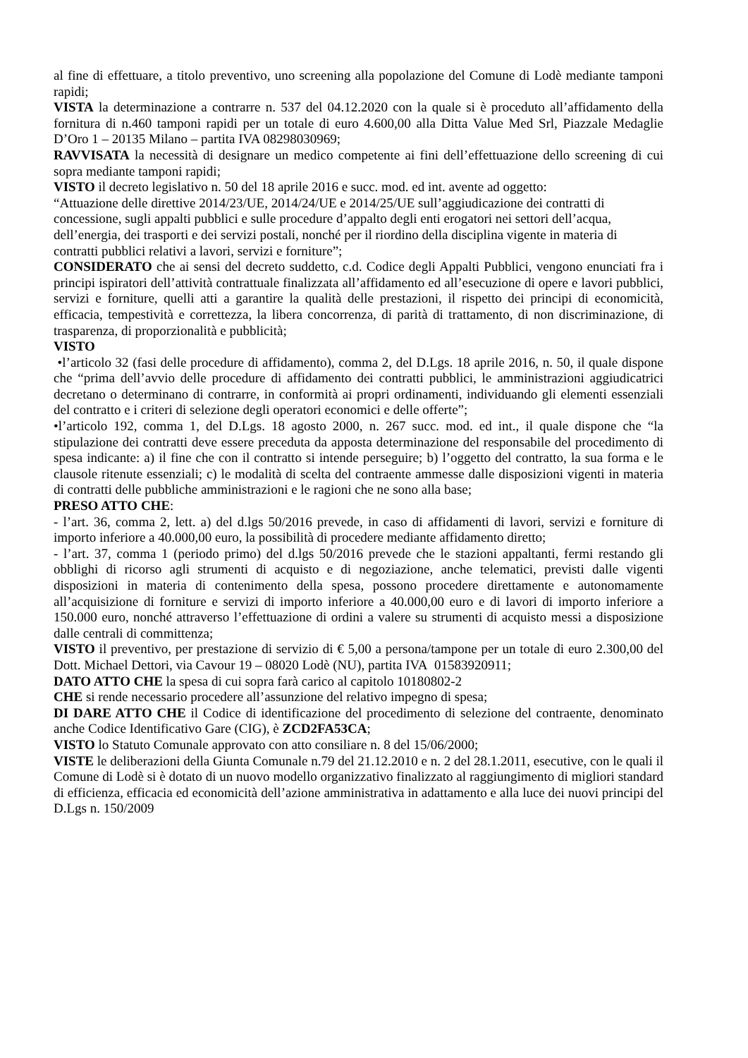al fine di effettuare, a titolo preventivo, uno screening alla popolazione del Comune di Lodè mediante tamponi rapidi;
VISTA la determinazione a contrarre n. 537 del 04.12.2020 con la quale si è proceduto all’affidamento della fornitura di n.460 tamponi rapidi per un totale di euro 4.600,00 alla Ditta Value Med Srl, Piazzale Medaglie D’Oro 1 – 20135 Milano – partita IVA 08298030969;
RAVVISATA la necessità di designare un medico competente ai fini dell’effettuazione dello screening di cui sopra mediante tamponi rapidi;
VISTO il decreto legislativo n. 50 del 18 aprile 2016 e succ. mod. ed int. avente ad oggetto:
“Attuazione delle direttive 2014/23/UE, 2014/24/UE e 2014/25/UE sull’aggiudicazione dei contratti di concessione, sugli appalti pubblici e sulle procedure d’appalto degli enti erogatori nei settori dell’acqua, dell’energia, dei trasporti e dei servizi postali, nonché per il riordino della disciplina vigente in materia di contratti pubblici relativi a lavori, servizi e forniture”;
CONSIDERATO che ai sensi del decreto suddetto, c.d. Codice degli Appalti Pubblici, vengono enunciati fra i principi ispiratori dell’attività contrattuale finalizzata all’affidamento ed all’esecuzione di opere e lavori pubblici, servizi e forniture, quelli atti a garantire la qualità delle prestazioni, il rispetto dei principi di economicità, efficacia, tempestività e correttezza, la libera concorrenza, di parità di trattamento, di non discriminazione, di trasparenza, di proporzionalità e pubblicità;
VISTO
•l’articolo 32 (fasi delle procedure di affidamento), comma 2, del D.Lgs. 18 aprile 2016, n. 50, il quale dispone che “prima dell’avvio delle procedure di affidamento dei contratti pubblici, le amministrazioni aggiudicatrici decretano o determinano di contrarre, in conformità ai propri ordinamenti, individuando gli elementi essenziali del contratto e i criteri di selezione degli operatori economici e delle offerte”;
•l’articolo 192, comma 1, del D.Lgs. 18 agosto 2000, n. 267 succ. mod. ed int., il quale dispone che “la stipulazione dei contratti deve essere preceduta da apposta determinazione del responsabile del procedimento di spesa indicante: a) il fine che con il contratto si intende perseguire; b) l’oggetto del contratto, la sua forma e le clausole ritenute essenziali; c) le modalità di scelta del contraente ammesse dalle disposizioni vigenti in materia di contratti delle pubbliche amministrazioni e le ragioni che ne sono alla base;
PRESO ATTO CHE:
- l’art. 36, comma 2, lett. a) del d.lgs 50/2016 prevede, in caso di affidamenti di lavori, servizi e forniture di importo inferiore a 40.000,00 euro, la possibilità di procedere mediante affidamento diretto;
- l’art. 37, comma 1 (periodo primo) del d.lgs 50/2016 prevede che le stazioni appaltanti, fermi restando gli obblighi di ricorso agli strumenti di acquisto e di negoziazione, anche telematici, previsti dalle vigenti disposizioni in materia di contenimento della spesa, possono procedere direttamente e autonomamente all’acquisizione di forniture e servizi di importo inferiore a 40.000,00 euro e di lavori di importo inferiore a 150.000 euro, nonché attraverso l’effettuazione di ordini a valere su strumenti di acquisto messi a disposizione dalle centrali di committenza;
VISTO il preventivo, per prestazione di servizio di € 5,00 a persona/tampone per un totale di euro 2.300,00 del Dott. Michael Dettori, via Cavour 19 – 08020 Lodè (NU), partita IVA 01583920911;
DATO ATTO CHE la spesa di cui sopra farà carico al capitolo 10180802-2
CHE si rende necessario procedere all’assunzione del relativo impegno di spesa;
DI DARE ATTO CHE il Codice di identificazione del procedimento di selezione del contraente, denominato anche Codice Identificativo Gare (CIG), è ZCD2FA53CA;
VISTO lo Statuto Comunale approvato con atto consiliare n. 8 del 15/06/2000;
VISTE le deliberazioni della Giunta Comunale n.79 del 21.12.2010 e n. 2 del 28.1.2011, esecutive, con le quali il Comune di Lodè si è dotato di un nuovo modello organizzativo finalizzato al raggiungimento di migliori standard di efficienza, efficacia ed economicità dell’azione amministrativa in adattamento e alla luce dei nuovi principi del D.Lgs n. 150/2009